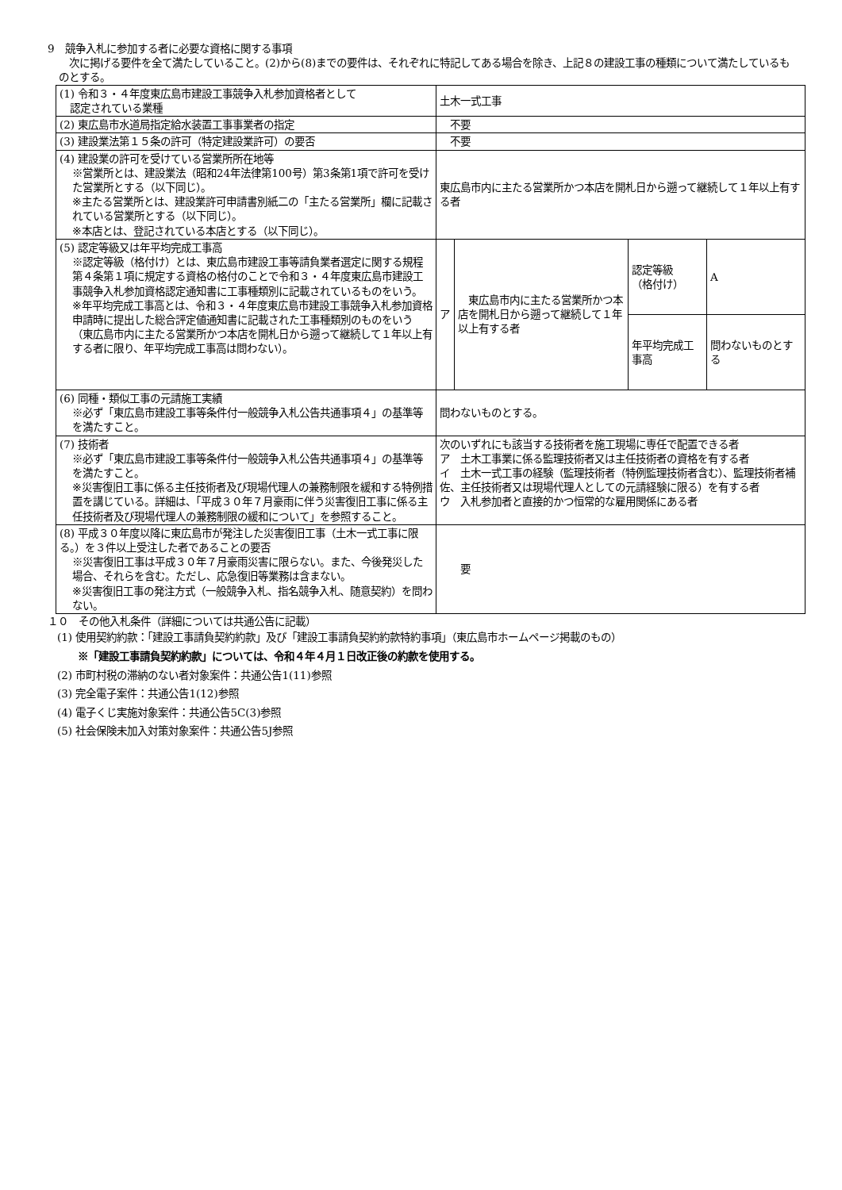9　競争入札に参加する者に必要な資格に関する事項
　次に掲げる要件を全て満たしていること。(2)から(8)までの要件は、それぞれに特記してある場合を除き、上記８の建設工事の種類について満たしているものとする。
| (1) 令和３・４年度東広島市建設工事競争入札参加資格者として 認定されている業種 | 土木一式工事 | | | |
| (2) 東広島市水道局指定給水装置工事事業者の指定 | 不要 | | | |
| (3) 建設業法第１５条の許可（特定建設業許可）の要否 | 不要 | | | |
| (4) 建設業の許可を受けている営業所所在地等 ※営業所とは、建設業法（昭和24年法律第100号）第3条第1項で許可を受けた営業所とする（以下同じ）。 ※主たる営業所とは、建設業許可申請書別紙二の「主たる営業所」欄に記載されている営業所とする（以下同じ）。 ※本店とは、登記されている本店とする（以下同じ）。 | 東広島市内に主たる営業所かつ本店を開札日から遡って継続して１年以上有する者 | | | |
| (5) 認定等級又は年平均完成工事高 ※認定等級（格付け）とは、東広島市建設工事等請負業者選定に関する規程第４条第１項に規定する資格の格付のことで令和３・４年度東広島市建設工事競争入札参加資格認定通知書に工事種類別に記載されているものをいう。 ※年平均完成工事高とは、令和３・４年度東広島市建設工事競争入札参加資格申請時に提出した総合評定値通知書に記載された工事種類別のものをいう（東広島市内に主たる営業所かつ本店を開札日から遡って継続して１年以上有する者に限り、年平均完成工事高は問わない）。 | ア | 東広島市内に主たる営業所かつ本店を開札日から遡って継続して１年以上有する者 | 認定等級 （格付け） | A |
| | | | 年平均完成工事高 | 問わないものとする |
| (6) 同種・類似工事の元請施工実績 ※必ず「東広島市建設工事等条件付一般競争入札公告共通事項４」の基準等を満たすこと。 | 問わないものとする。 | | | |
| (7) 技術者 ※必ず「東広島市建設工事等条件付一般競争入札公告共通事項４」の基準等を満たすこと。 ※災害復旧工事に係る主任技術者及び現場代理人の兼務制限を緩和する特例措置を講じている。詳細は、「平成３０年７月豪雨に伴う災害復旧工事に係る主任技術者及び現場代理人の兼務制限の緩和について」を参照すること。 | 次のいずれにも該当する技術者を施工現場に専任で配置できる者 ア 土木工事業に係る監理技術者又は主任技術者の資格を有する者 イ 土木一式工事の経験（監理技術者（特例監理技術者含む）、監理技術者補佐、主任技術者又は現場代理人としての元請経験に限る）を有する者 ウ 入札参加者と直接的かつ恒常的な雇用関係にある者 | | | |
| (8) 平成３０年度以降に東広島市が発注した災害復旧工事（土木一式工事に限る。）を３件以上受注した者であることの要否 ※災害復旧工事は平成３０年７月豪雨災害に限らない。また、今後発災した場合、それらを含む。ただし、応急復旧等業務は含まない。 ※災害復旧工事の発注方式（一般競争入札、指名競争入札、随意契約）を問わない。 | 要 | | | |
１０　その他入札条件（詳細については共通公告に記載）
(1) 使用契約約款：「建設工事請負契約約款」及び「建設工事請負契約約款特約事項」（東広島市ホームページ掲載のもの）
※「建設工事請負契約約款」については、令和４年４月１日改正後の約款を使用する。
(2) 市町村税の滞納のない者対象案件：共通公告1(11)参照
(3) 完全電子案件：共通公告1(12)参照
(4) 電子くじ実施対象案件：共通公告5C(3)参照
(5) 社会保険未加入対策対象案件：共通公告5J参照